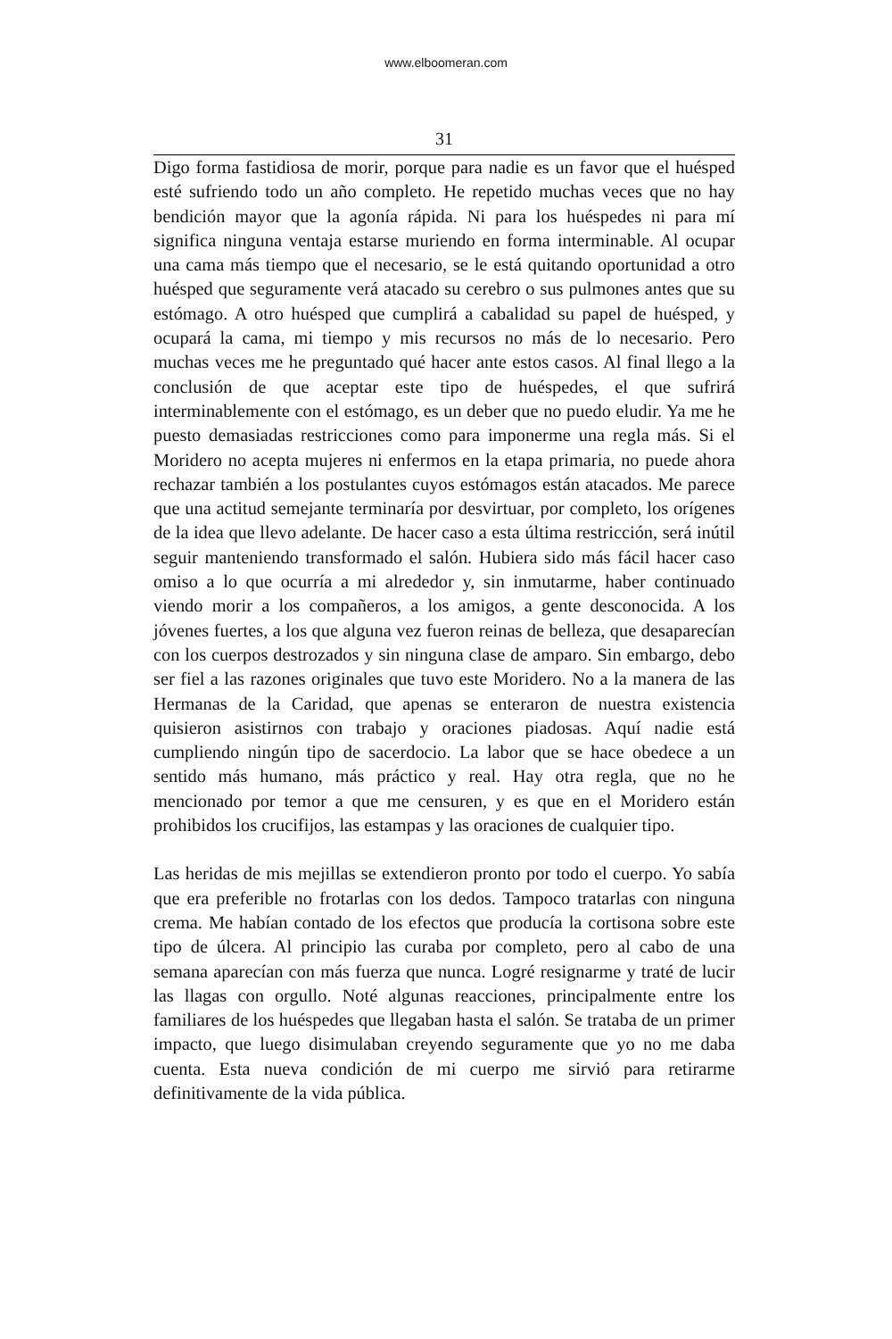www.elboomeran.com
31
Digo forma fastidiosa de morir, porque para nadie es un favor que el huésped esté sufriendo todo un año completo. He repetido muchas veces que no hay bendición mayor que la agonía rápida. Ni para los huéspedes ni para mí significa ninguna ventaja estarse muriendo en forma interminable. Al ocupar una cama más tiempo que el necesario, se le está quitando oportunidad a otro huésped que seguramente verá atacado su cerebro o sus pulmones antes que su estómago. A otro huésped que cumplirá a cabalidad su papel de huésped, y ocupará la cama, mi tiempo y mis recursos no más de lo necesario. Pero muchas veces me he preguntado qué hacer ante estos casos. Al final llego a la conclusión de que aceptar este tipo de huéspedes, el que sufrirá interminablemente con el estómago, es un deber que no puedo eludir. Ya me he puesto demasiadas restricciones como para imponerme una regla más. Si el Moridero no acepta mujeres ni enfermos en la etapa primaria, no puede ahora rechazar también a los postulantes cuyos estómagos están atacados. Me parece que una actitud semejante terminaría por desvirtuar, por completo, los orígenes de la idea que llevo adelante. De hacer caso a esta última restricción, será inútil seguir manteniendo transformado el salón. Hubiera sido más fácil hacer caso omiso a lo que ocurría a mi alrededor y, sin inmutarme, haber continuado viendo morir a los compañeros, a los amigos, a gente desconocida. A los jóvenes fuertes, a los que alguna vez fueron reinas de belleza, que desaparecían con los cuerpos destrozados y sin ninguna clase de amparo. Sin embargo, debo ser fiel a las razones originales que tuvo este Moridero. No a la manera de las Hermanas de la Caridad, que apenas se enteraron de nuestra existencia quisieron asistirnos con trabajo y oraciones piadosas. Aquí nadie está cumpliendo ningún tipo de sacerdocio. La labor que se hace obedece a un sentido más humano, más práctico y real. Hay otra regla, que no he mencionado por temor a que me censuren, y es que en el Moridero están prohibidos los crucifijos, las estampas y las oraciones de cualquier tipo.
Las heridas de mis mejillas se extendieron pronto por todo el cuerpo. Yo sabía que era preferible no frotarlas con los dedos. Tampoco tratarlas con ninguna crema. Me habían contado de los efectos que producía la cortisona sobre este tipo de úlcera. Al principio las curaba por completo, pero al cabo de una semana aparecían con más fuerza que nunca. Logré resignarme y traté de lucir las llagas con orgullo. Noté algunas reacciones, principalmente entre los familiares de los huéspedes que llegaban hasta el salón. Se trataba de un primer impacto, que luego disimulaban creyendo seguramente que yo no me daba cuenta. Esta nueva condición de mi cuerpo me sirvió para retirarme definitivamente de la vida pública.